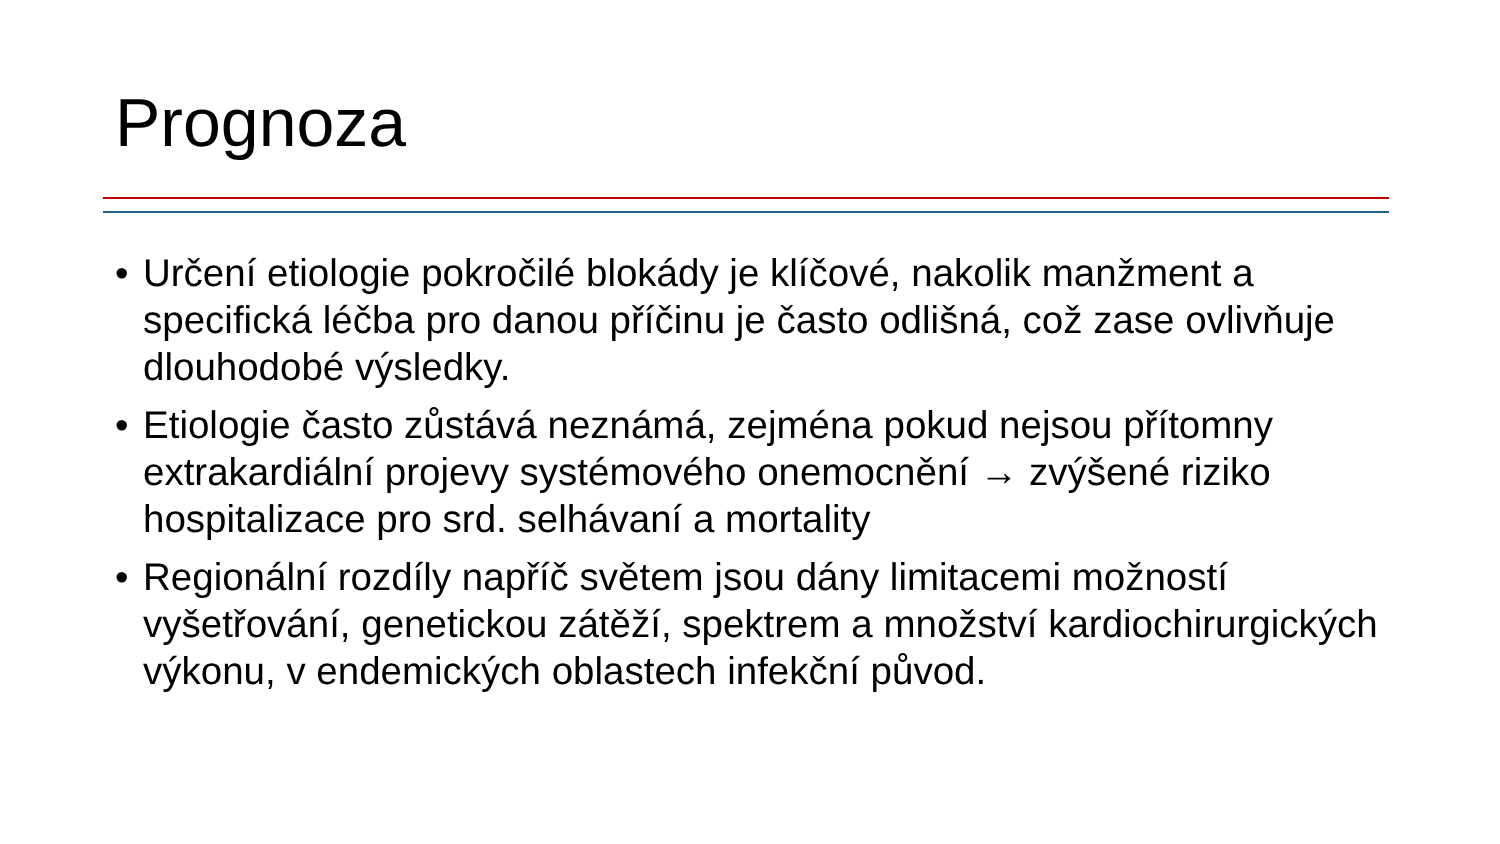Prognoza
• Určení etiologie pokročilé blokády je klíčové, nakolik manžment a specifická léčba pro danou příčinu je často odlišná, což zase ovlivňuje dlouhodobé výsledky.
• Etiologie často zůstává neznámá, zejména pokud nejsou přítomny extrakardiální projevy systémového onemocnění → zvýšené riziko hospitalizace pro srd. selhávaní a mortality
• Regionální rozdíly napříč světem jsou dány limitacemi možností vyšetřování, genetickou zátěží, spektrem a množství kardiochirurgických výkonu, v endemických oblastech infekční původ.